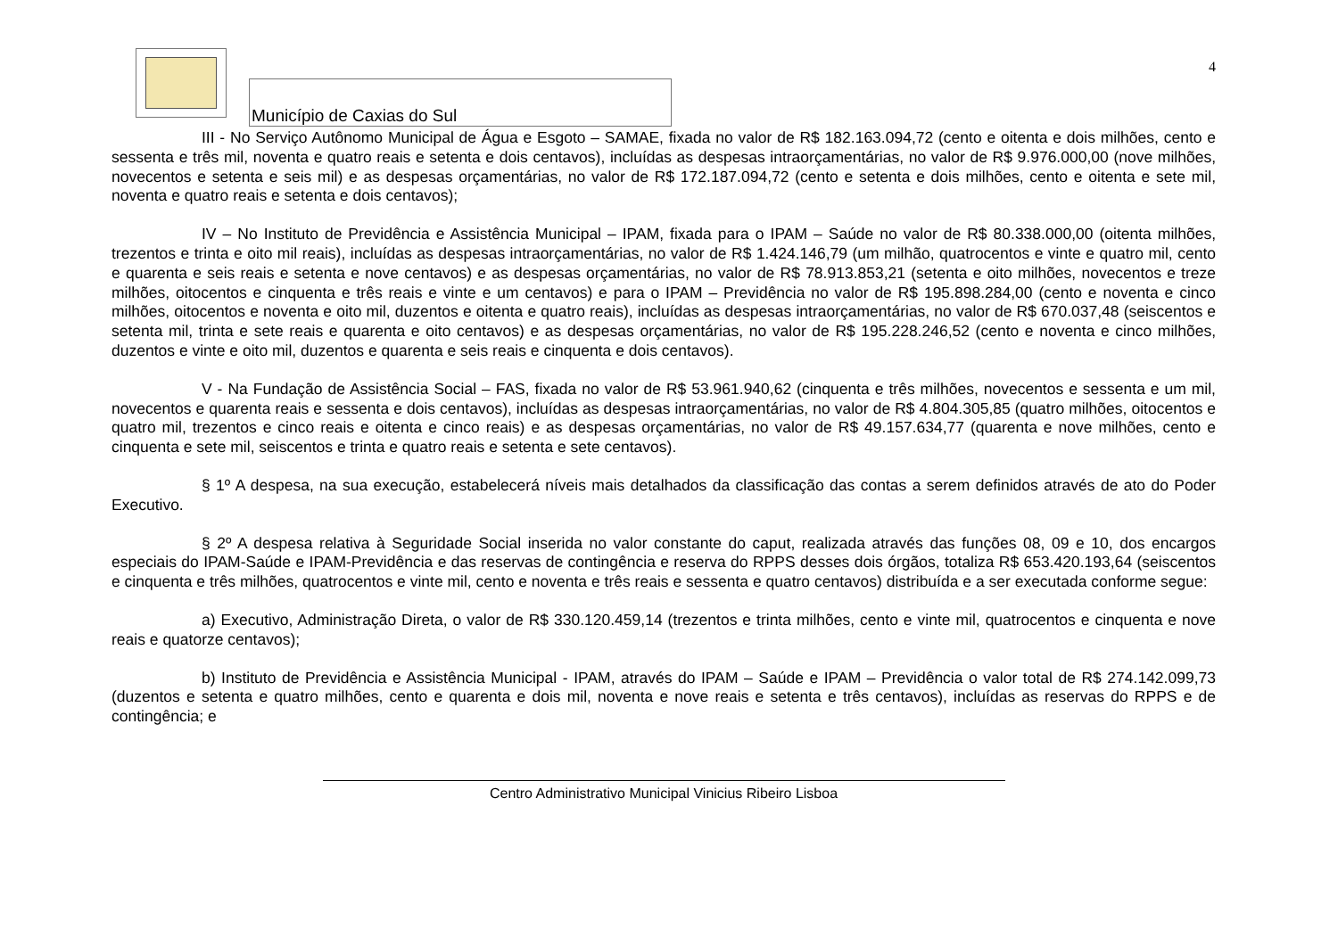Município de Caxias do Sul
4
III - No Serviço Autônomo Municipal de Água e Esgoto – SAMAE, fixada no valor de R$ 182.163.094,72 (cento e oitenta e dois milhões, cento e sessenta e três mil, noventa e quatro reais e setenta e dois centavos), incluídas as despesas intraorçamentárias, no valor de R$ 9.976.000,00 (nove milhões, novecentos e setenta e seis mil) e as despesas orçamentárias, no valor de R$ 172.187.094,72 (cento e setenta e dois milhões, cento e oitenta e sete mil, noventa e quatro reais e setenta e dois centavos);
IV – No Instituto de Previdência e Assistência Municipal – IPAM, fixada para o IPAM – Saúde no valor de R$ 80.338.000,00 (oitenta milhões, trezentos e trinta e oito mil reais), incluídas as despesas intraorçamentárias, no valor de R$ 1.424.146,79 (um milhão, quatrocentos e vinte e quatro mil, cento e quarenta e seis reais e setenta e nove centavos) e as despesas orçamentárias, no valor de R$ 78.913.853,21 (setenta e oito milhões, novecentos e treze milhões, oitocentos e cinquenta e três reais e vinte e um centavos) e para o IPAM – Previdência no valor de R$ 195.898.284,00 (cento e noventa e cinco milhões, oitocentos e noventa e oito mil, duzentos e oitenta e quatro reais), incluídas as despesas intraorçamentárias, no valor de R$ 670.037,48 (seiscentos e setenta mil, trinta e sete reais e quarenta e oito centavos) e as despesas orçamentárias, no valor de R$ 195.228.246,52 (cento e noventa e cinco milhões, duzentos e vinte e oito mil, duzentos e quarenta e seis reais e cinquenta e dois centavos).
V - Na Fundação de Assistência Social – FAS, fixada no valor de R$ 53.961.940,62 (cinquenta e três milhões, novecentos e sessenta e um mil, novecentos e quarenta reais e sessenta e dois centavos), incluídas as despesas intraorçamentárias, no valor de R$ 4.804.305,85 (quatro milhões, oitocentos e quatro mil, trezentos e cinco reais e oitenta e cinco reais) e as despesas orçamentárias, no valor de R$ 49.157.634,77 (quarenta e nove milhões, cento e cinquenta e sete mil, seiscentos e trinta e quatro reais e setenta e sete centavos).
§ 1º A despesa, na sua execução, estabelecerá níveis mais detalhados da classificação das contas a serem definidos através de ato do Poder Executivo.
§ 2º A despesa relativa à Seguridade Social inserida no valor constante do caput, realizada através das funções 08, 09 e 10, dos encargos especiais do IPAM-Saúde e IPAM-Previdência e das reservas de contingência e reserva do RPPS desses dois órgãos, totaliza R$ 653.420.193,64 (seiscentos e cinquenta e três milhões, quatrocentos e vinte mil, cento e noventa e três reais e sessenta e quatro centavos) distribuída e a ser executada conforme segue:
a) Executivo, Administração Direta, o valor de R$ 330.120.459,14 (trezentos e trinta milhões, cento e vinte mil, quatrocentos e cinquenta e nove reais e quatorze centavos);
b) Instituto de Previdência e Assistência Municipal - IPAM, através do IPAM – Saúde e IPAM – Previdência o valor total de R$ 274.142.099,73 (duzentos e setenta e quatro milhões, cento e quarenta e dois mil, noventa e nove reais e setenta e três centavos), incluídas as reservas do RPPS e de contingência; e
Centro Administrativo Municipal Vinicius Ribeiro Lisboa